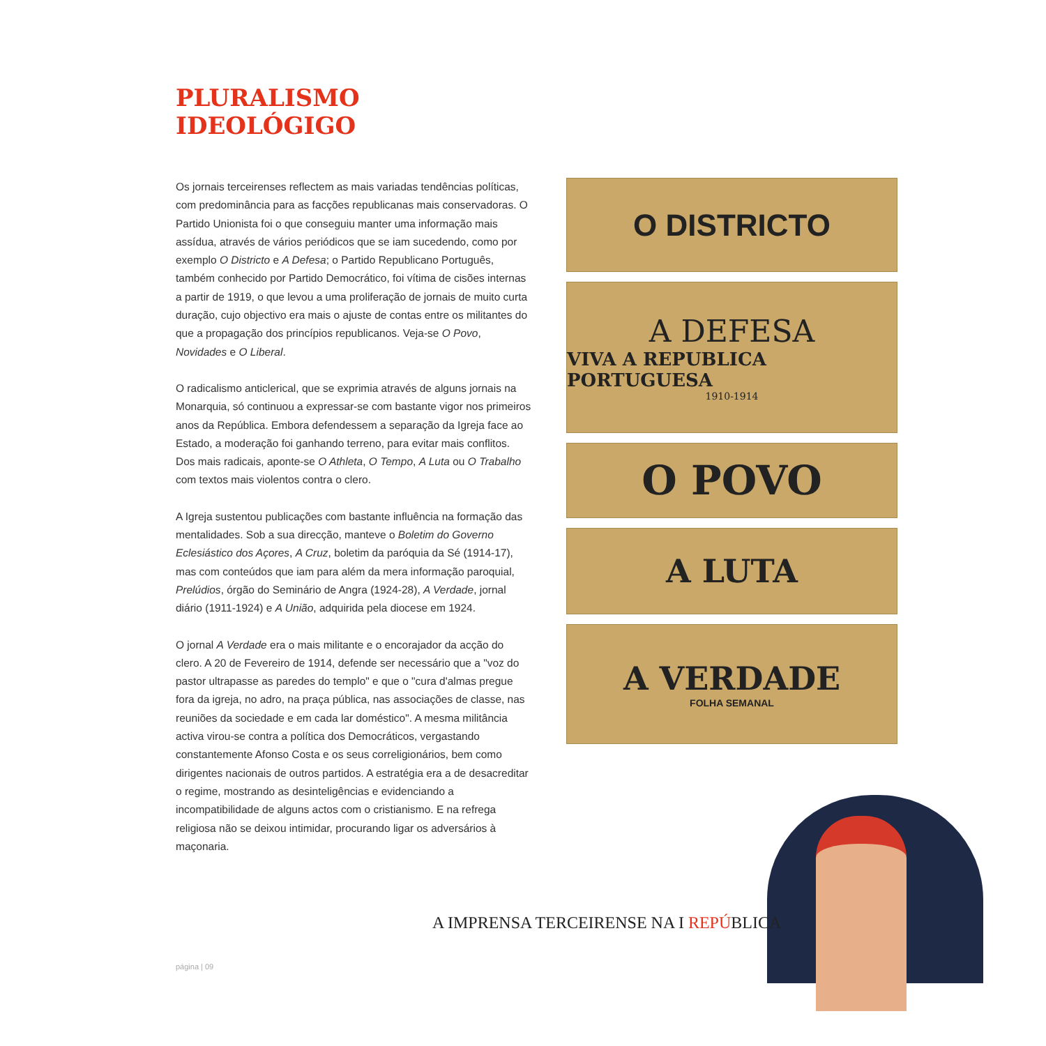PLURALISMO
IDEOLÓGIGO
Os jornais terceirenses reflectem as mais variadas tendências políticas, com predominância para as facções republicanas mais conservadoras. O Partido Unionista foi o que conseguiu manter uma informação mais assídua, através de vários periódicos que se iam sucedendo, como por exemplo O Districto e A Defesa; o Partido Republicano Português, também conhecido por Partido Democrático, foi vítima de cisões internas a partir de 1919, o que levou a uma proliferação de jornais de muito curta duração, cujo objectivo era mais o ajuste de contas entre os militantes do que a propagação dos princípios republicanos. Veja-se O Povo, Novidades e O Liberal.
O radicalismo anticlerical, que se exprimia através de alguns jornais na Monarquia, só continuou a expressar-se com bastante vigor nos primeiros anos da República. Embora defendessem a separação da Igreja face ao Estado, a moderação foi ganhando terreno, para evitar mais conflitos. Dos mais radicais, aponte-se O Athleta, O Tempo, A Luta ou O Trabalho com textos mais violentos contra o clero.
A Igreja sustentou publicações com bastante influência na formação das mentalidades. Sob a sua direcção, manteve o Boletim do Governo Eclesiástico dos Açores, A Cruz, boletim da paróquia da Sé (1914-17), mas com conteúdos que iam para além da mera informação paroquial, Prelúdios, órgão do Seminário de Angra (1924-28), A Verdade, jornal diário (1911-1924) e A União, adquirida pela diocese em 1924.
O jornal A Verdade era o mais militante e o encorajador da acção do clero. A 20 de Fevereiro de 1914, defende ser necessário que a "voz do pastor ultrapasse as paredes do templo" e que o "cura d'almas pregue fora da igreja, no adro, na praça pública, nas associações de classe, nas reuniões da sociedade e em cada lar doméstico". A mesma militância activa virou-se contra a política dos Democráticos, vergastando constantemente Afonso Costa e os seus correligionários, bem como dirigentes nacionais de outros partidos. A estratégia era a de desacreditar o regime, mostrando as desinteligências e evidenciando a incompatibilidade de alguns actos com o cristianismo. E na refrega religiosa não se deixou intimidar, procurando ligar os adversários à maçonaria.
O DISTRICTO
A DEFESA
VIVA A REPUBLICA PORTUGUESA
1910-1914
O POVO
A LUTA
A VERDADE
FOLHA SEMANAL
A IMPRENSA TERCEIRENSE NA I REPÚBLICA
página | 09